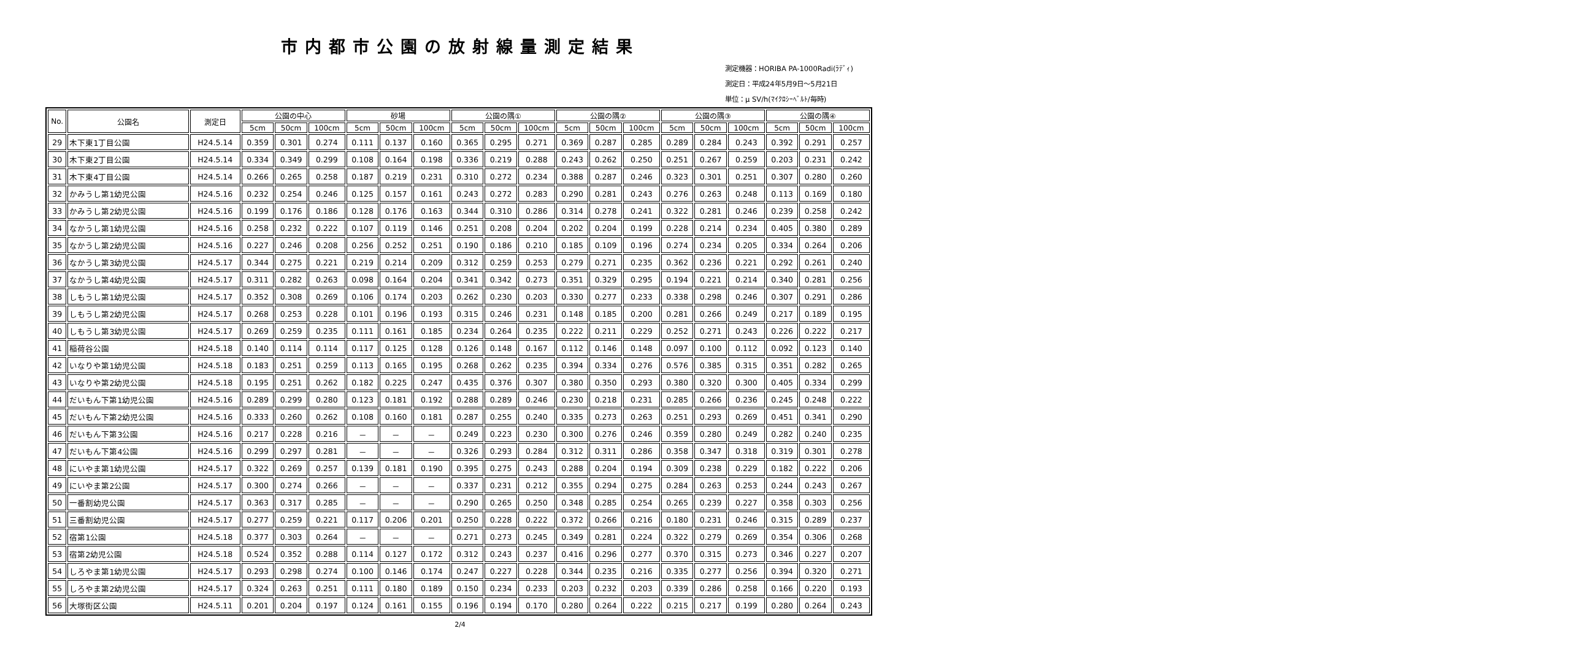市内都市公園の放射線量測定結果
測定機器：HORIBA PA-1000Radi(ﾗﾃﾞｨ)
測定日：平成24年5月9日～5月21日
単位：μ SV/h(ﾏｲｸﾛｼｰﾍﾞﾙﾄ/毎時)
| No. | 公園名 | 測定日 | 公園の中心 | | | 砂場 | | | 公園の隅① | | | 公園の隅② | | | 公園の隅③ | | | 公園の隅④ | | |
| --- | --- | --- | --- | --- | --- | --- | --- | --- | --- | --- | --- | --- | --- | --- | --- | --- | --- | --- | --- | --- |
| | | | 5cm | 50cm | 100cm | 5cm | 50cm | 100cm | 5cm | 50cm | 100cm | 5cm | 50cm | 100cm | 5cm | 50cm | 100cm | 5cm | 50cm | 100cm |
| 29 | 木下東1丁目公園 | H24.5.14 | 0.359 | 0.301 | 0.274 | 0.111 | 0.137 | 0.160 | 0.365 | 0.295 | 0.271 | 0.369 | 0.287 | 0.285 | 0.289 | 0.284 | 0.243 | 0.392 | 0.291 | 0.257 |
| 30 | 木下東2丁目公園 | H24.5.14 | 0.334 | 0.349 | 0.299 | 0.108 | 0.164 | 0.198 | 0.336 | 0.219 | 0.288 | 0.243 | 0.262 | 0.250 | 0.251 | 0.267 | 0.259 | 0.203 | 0.231 | 0.242 |
| 31 | 木下東4丁目公園 | H24.5.14 | 0.266 | 0.265 | 0.258 | 0.187 | 0.219 | 0.231 | 0.310 | 0.272 | 0.234 | 0.388 | 0.287 | 0.246 | 0.323 | 0.301 | 0.251 | 0.307 | 0.280 | 0.260 |
| 32 | かみうし第1幼児公園 | H24.5.16 | 0.232 | 0.254 | 0.246 | 0.125 | 0.157 | 0.161 | 0.243 | 0.272 | 0.283 | 0.290 | 0.281 | 0.243 | 0.276 | 0.263 | 0.248 | 0.113 | 0.169 | 0.180 |
| 33 | かみうし第2幼児公園 | H24.5.16 | 0.199 | 0.176 | 0.186 | 0.128 | 0.176 | 0.163 | 0.344 | 0.310 | 0.286 | 0.314 | 0.278 | 0.241 | 0.322 | 0.281 | 0.246 | 0.239 | 0.258 | 0.242 |
| 34 | なかうし第1幼児公園 | H24.5.16 | 0.258 | 0.232 | 0.222 | 0.107 | 0.119 | 0.146 | 0.251 | 0.208 | 0.204 | 0.202 | 0.204 | 0.199 | 0.228 | 0.214 | 0.234 | 0.405 | 0.380 | 0.289 |
| 35 | なかうし第2幼児公園 | H24.5.16 | 0.227 | 0.246 | 0.208 | 0.256 | 0.252 | 0.251 | 0.190 | 0.186 | 0.210 | 0.185 | 0.109 | 0.196 | 0.274 | 0.234 | 0.205 | 0.334 | 0.264 | 0.206 |
| 36 | なかうし第3幼児公園 | H24.5.17 | 0.344 | 0.275 | 0.221 | 0.219 | 0.214 | 0.209 | 0.312 | 0.259 | 0.253 | 0.279 | 0.271 | 0.235 | 0.362 | 0.236 | 0.221 | 0.292 | 0.261 | 0.240 |
| 37 | なかうし第4幼児公園 | H24.5.17 | 0.311 | 0.282 | 0.263 | 0.098 | 0.164 | 0.204 | 0.341 | 0.342 | 0.273 | 0.351 | 0.329 | 0.295 | 0.194 | 0.221 | 0.214 | 0.340 | 0.281 | 0.256 |
| 38 | しもうし第1幼児公園 | H24.5.17 | 0.352 | 0.308 | 0.269 | 0.106 | 0.174 | 0.203 | 0.262 | 0.230 | 0.203 | 0.330 | 0.277 | 0.233 | 0.338 | 0.298 | 0.246 | 0.307 | 0.291 | 0.286 |
| 39 | しもうし第2幼児公園 | H24.5.17 | 0.268 | 0.253 | 0.228 | 0.101 | 0.196 | 0.193 | 0.315 | 0.246 | 0.231 | 0.148 | 0.185 | 0.200 | 0.281 | 0.266 | 0.249 | 0.217 | 0.189 | 0.195 |
| 40 | しもうし第3幼児公園 | H24.5.17 | 0.269 | 0.259 | 0.235 | 0.111 | 0.161 | 0.185 | 0.234 | 0.264 | 0.235 | 0.222 | 0.211 | 0.229 | 0.252 | 0.271 | 0.243 | 0.226 | 0.222 | 0.217 |
| 41 | 稲荷谷公園 | H24.5.18 | 0.140 | 0.114 | 0.114 | 0.117 | 0.125 | 0.128 | 0.126 | 0.148 | 0.167 | 0.112 | 0.146 | 0.148 | 0.097 | 0.100 | 0.112 | 0.092 | 0.123 | 0.140 |
| 42 | いなりや第1幼児公園 | H24.5.18 | 0.183 | 0.251 | 0.259 | 0.113 | 0.165 | 0.195 | 0.268 | 0.262 | 0.235 | 0.394 | 0.334 | 0.276 | 0.576 | 0.385 | 0.315 | 0.351 | 0.282 | 0.265 |
| 43 | いなりや第2幼児公園 | H24.5.18 | 0.195 | 0.251 | 0.262 | 0.182 | 0.225 | 0.247 | 0.435 | 0.376 | 0.307 | 0.380 | 0.350 | 0.293 | 0.380 | 0.320 | 0.300 | 0.405 | 0.334 | 0.299 |
| 44 | だいもん下第1幼児公園 | H24.5.16 | 0.289 | 0.299 | 0.280 | 0.123 | 0.181 | 0.192 | 0.288 | 0.289 | 0.246 | 0.230 | 0.218 | 0.231 | 0.285 | 0.266 | 0.236 | 0.245 | 0.248 | 0.222 |
| 45 | だいもん下第2幼児公園 | H24.5.16 | 0.333 | 0.260 | 0.262 | 0.108 | 0.160 | 0.181 | 0.287 | 0.255 | 0.240 | 0.335 | 0.273 | 0.263 | 0.251 | 0.293 | 0.269 | 0.451 | 0.341 | 0.290 |
| 46 | だいもん下第3公園 | H24.5.16 | 0.217 | 0.228 | 0.216 | － | － | － | 0.249 | 0.223 | 0.230 | 0.300 | 0.276 | 0.246 | 0.359 | 0.280 | 0.249 | 0.282 | 0.240 | 0.235 |
| 47 | だいもん下第4公園 | H24.5.16 | 0.299 | 0.297 | 0.281 | － | － | － | 0.326 | 0.293 | 0.284 | 0.312 | 0.311 | 0.286 | 0.358 | 0.347 | 0.318 | 0.319 | 0.301 | 0.278 |
| 48 | にいやま第1幼児公園 | H24.5.17 | 0.322 | 0.269 | 0.257 | 0.139 | 0.181 | 0.190 | 0.395 | 0.275 | 0.243 | 0.288 | 0.204 | 0.194 | 0.309 | 0.238 | 0.229 | 0.182 | 0.222 | 0.206 |
| 49 | にいやま第2公園 | H24.5.17 | 0.300 | 0.274 | 0.266 | － | － | － | 0.337 | 0.231 | 0.212 | 0.355 | 0.294 | 0.275 | 0.284 | 0.263 | 0.253 | 0.244 | 0.243 | 0.267 |
| 50 | 一番割幼児公園 | H24.5.17 | 0.363 | 0.317 | 0.285 | － | － | － | 0.290 | 0.265 | 0.250 | 0.348 | 0.285 | 0.254 | 0.265 | 0.239 | 0.227 | 0.358 | 0.303 | 0.256 |
| 51 | 三番割幼児公園 | H24.5.17 | 0.277 | 0.259 | 0.221 | 0.117 | 0.206 | 0.201 | 0.250 | 0.228 | 0.222 | 0.372 | 0.266 | 0.216 | 0.180 | 0.231 | 0.246 | 0.315 | 0.289 | 0.237 |
| 52 | 宿第1公園 | H24.5.18 | 0.377 | 0.303 | 0.264 | － | － | － | 0.271 | 0.273 | 0.245 | 0.349 | 0.281 | 0.224 | 0.322 | 0.279 | 0.269 | 0.354 | 0.306 | 0.268 |
| 53 | 宿第2幼児公園 | H24.5.18 | 0.524 | 0.352 | 0.288 | 0.114 | 0.127 | 0.172 | 0.312 | 0.243 | 0.237 | 0.416 | 0.296 | 0.277 | 0.370 | 0.315 | 0.273 | 0.346 | 0.227 | 0.207 |
| 54 | しろやま第1幼児公園 | H24.5.17 | 0.293 | 0.298 | 0.274 | 0.100 | 0.146 | 0.174 | 0.247 | 0.227 | 0.228 | 0.344 | 0.235 | 0.216 | 0.335 | 0.277 | 0.256 | 0.394 | 0.320 | 0.271 |
| 55 | しろやま第2幼児公園 | H24.5.17 | 0.324 | 0.263 | 0.251 | 0.111 | 0.180 | 0.189 | 0.150 | 0.234 | 0.233 | 0.203 | 0.232 | 0.203 | 0.339 | 0.286 | 0.258 | 0.166 | 0.220 | 0.193 |
| 56 | 大塚街区公園 | H24.5.11 | 0.201 | 0.204 | 0.197 | 0.124 | 0.161 | 0.155 | 0.196 | 0.194 | 0.170 | 0.280 | 0.264 | 0.222 | 0.215 | 0.217 | 0.199 | 0.280 | 0.264 | 0.243 |
2/4